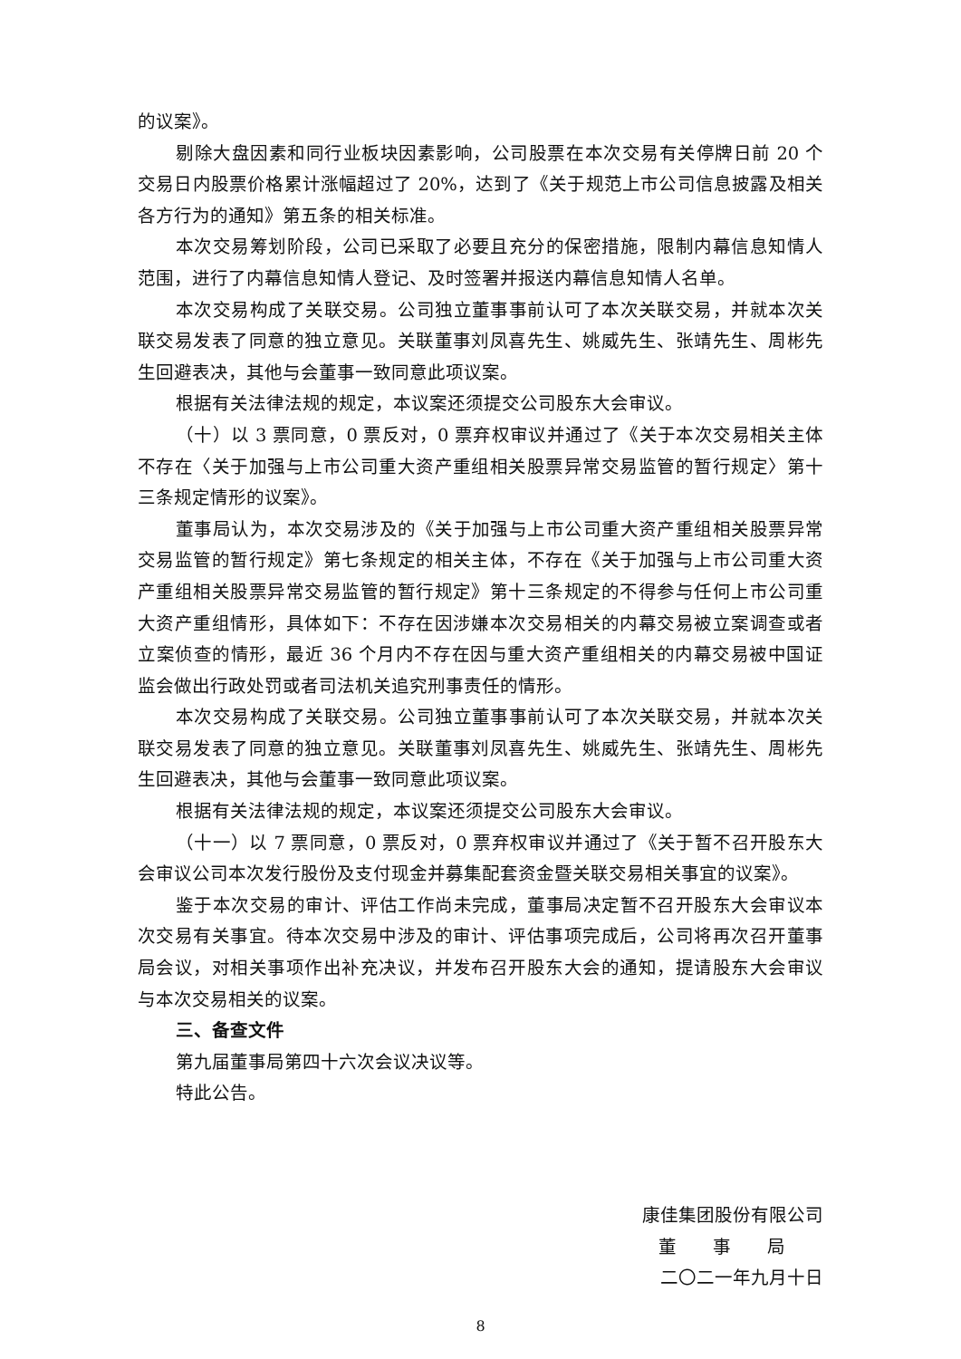的议案》。
剔除大盘因素和同行业板块因素影响，公司股票在本次交易有关停牌日前 20 个交易日内股票价格累计涨幅超过了 20%，达到了《关于规范上市公司信息披露及相关各方行为的通知》第五条的相关标准。
本次交易筹划阶段，公司已采取了必要且充分的保密措施，限制内幕信息知情人范围，进行了内幕信息知情人登记、及时签署并报送内幕信息知情人名单。
本次交易构成了关联交易。公司独立董事事前认可了本次关联交易，并就本次关联交易发表了同意的独立意见。关联董事刘凤喜先生、姚威先生、张靖先生、周彬先生回避表决，其他与会董事一致同意此项议案。
根据有关法律法规的规定，本议案还须提交公司股东大会审议。
（十）以 3 票同意，0 票反对，0 票弃权审议并通过了《关于本次交易相关主体不存在〈关于加强与上市公司重大资产重组相关股票异常交易监管的暂行规定〉第十三条规定情形的议案》。
董事局认为，本次交易涉及的《关于加强与上市公司重大资产重组相关股票异常交易监管的暂行规定》第七条规定的相关主体，不存在《关于加强与上市公司重大资产重组相关股票异常交易监管的暂行规定》第十三条规定的不得参与任何上市公司重大资产重组情形，具体如下：不存在因涉嫌本次交易相关的内幕交易被立案调查或者立案侦查的情形，最近 36 个月内不存在因与重大资产重组相关的内幕交易被中国证监会做出行政处罚或者司法机关追究刑事责任的情形。
本次交易构成了关联交易。公司独立董事事前认可了本次关联交易，并就本次关联交易发表了同意的独立意见。关联董事刘凤喜先生、姚威先生、张靖先生、周彬先生回避表决，其他与会董事一致同意此项议案。
根据有关法律法规的规定，本议案还须提交公司股东大会审议。
（十一）以 7 票同意，0 票反对，0 票弃权审议并通过了《关于暂不召开股东大会审议公司本次发行股份及支付现金并募集配套资金暨关联交易相关事宜的议案》。
鉴于本次交易的审计、评估工作尚未完成，董事局决定暂不召开股东大会审议本次交易有关事宜。待本次交易中涉及的审计、评估事项完成后，公司将再次召开董事局会议，对相关事项作出补充决议，并发布召开股东大会的通知，提请股东大会审议与本次交易相关的议案。
三、备查文件
第九届董事局第四十六次会议决议等。
特此公告。
康佳集团股份有限公司
董　　事　　局
二〇二一年九月十日
8